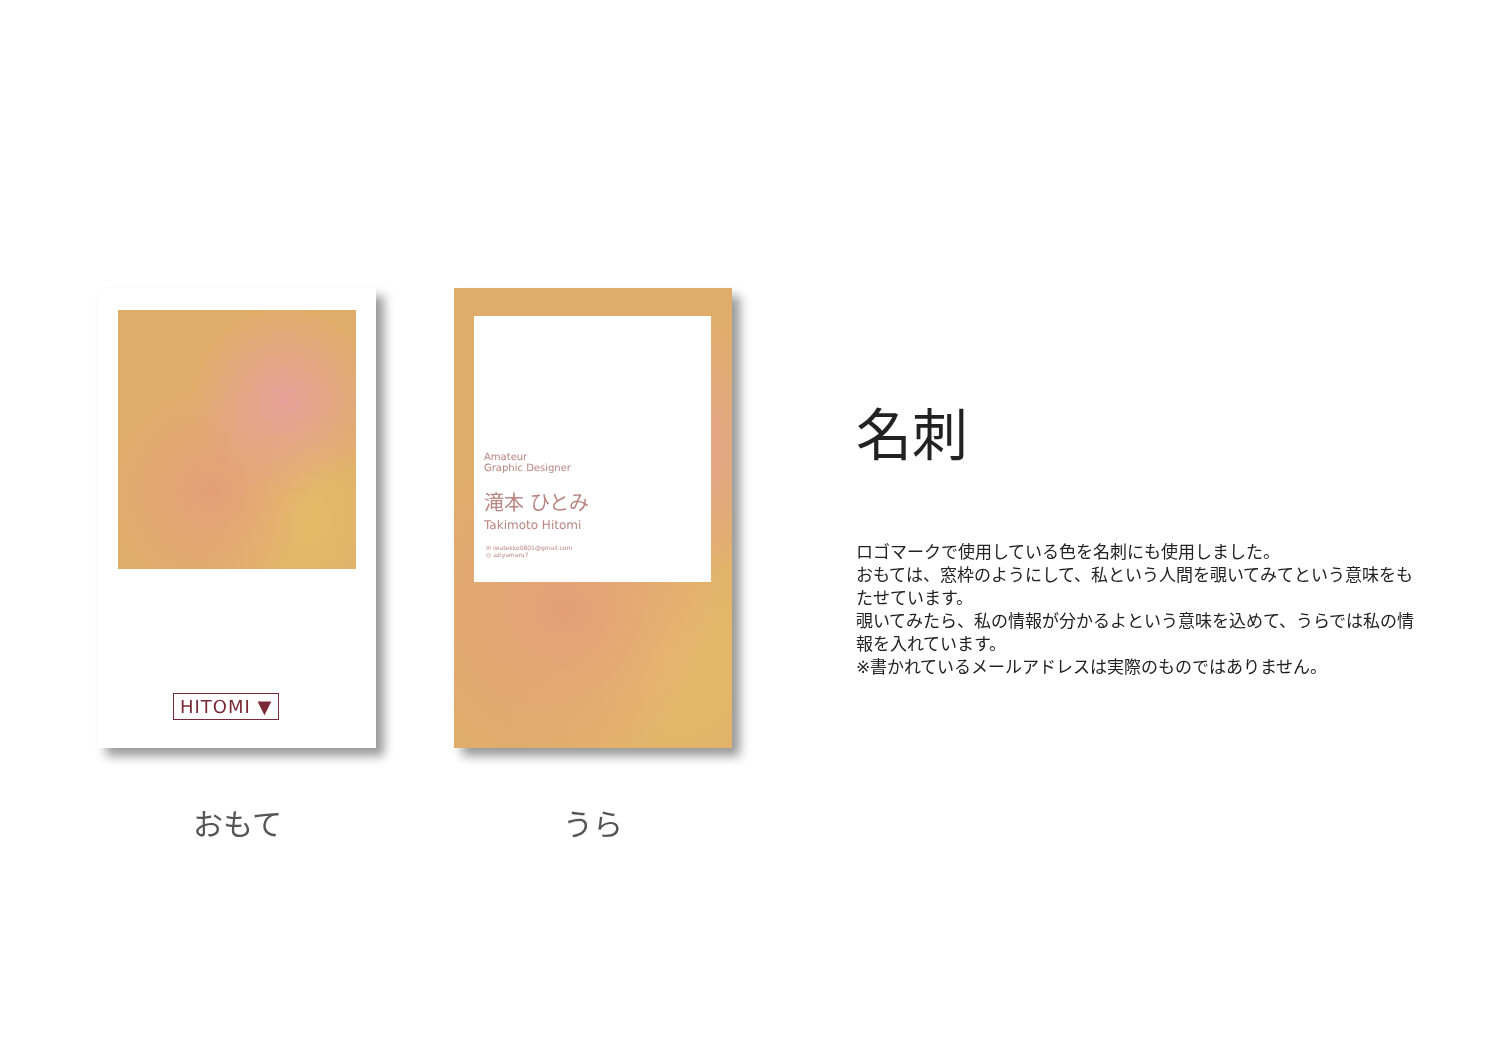HITOMI ▼
おもて
Amateur
Graphic Designer
滝本 ひとみ
Takimoto Hitomi
✉ iwatekko0801@gmail.com
◎ aziyamaru7
うら
名刺
ロゴマークで使用している色を名刺にも使用しました。
おもては、窓枠のようにして、私という人間を覗いてみてという意味をもたせています。
覗いてみたら、私の情報が分かるよという意味を込めて、うらでは私の情報を入れています。
※書かれているメールアドレスは実際のものではありません。